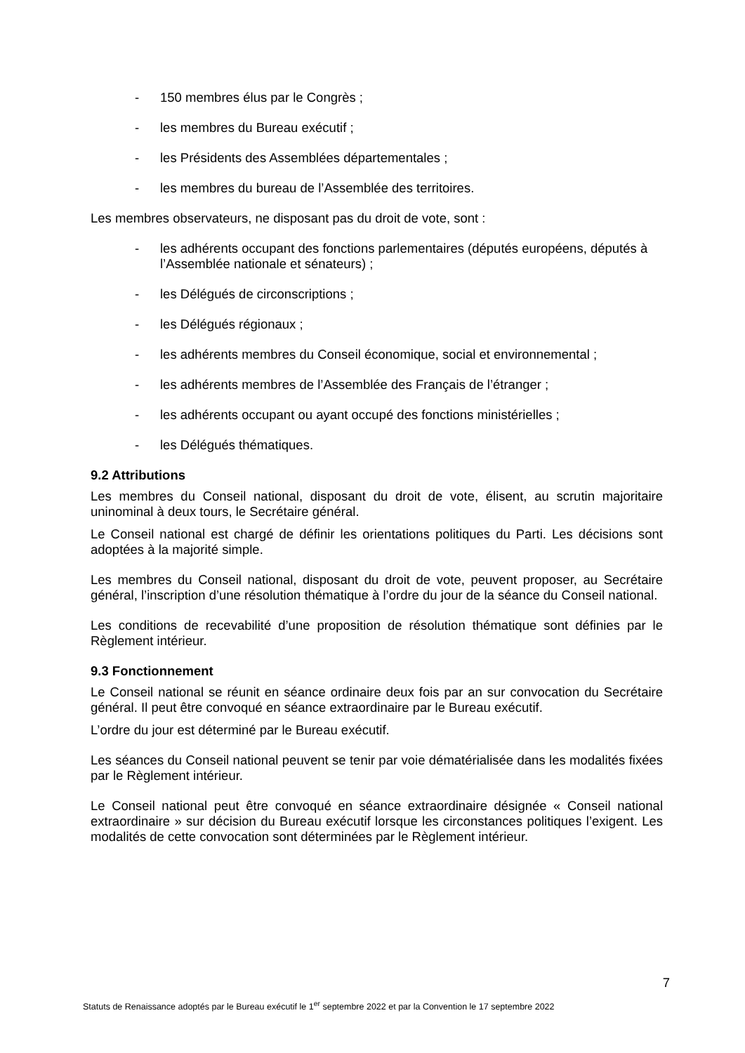- 150 membres élus par le Congrès ;
- les membres du Bureau exécutif ;
- les Présidents des Assemblées départementales ;
- les membres du bureau de l’Assemblée des territoires.
Les membres observateurs, ne disposant pas du droit de vote, sont :
- les adhérents occupant des fonctions parlementaires (députés européens, députés à l’Assemblée nationale et sénateurs) ;
- les Délégués de circonscriptions ;
- les Délégués régionaux ;
- les adhérents membres du Conseil économique, social et environnemental ;
- les adhérents membres de l’Assemblée des Français de l’étranger ;
- les adhérents occupant ou ayant occupé des fonctions ministérielles ;
- les Délégués thématiques.
9.2 Attributions
Les membres du Conseil national, disposant du droit de vote, élisent, au scrutin majoritaire uninominal à deux tours, le Secrétaire général.
Le Conseil national est chargé de définir les orientations politiques du Parti. Les décisions sont adoptées à la majorité simple.
Les membres du Conseil national, disposant du droit de vote, peuvent proposer, au Secrétaire général, l’inscription d’une résolution thématique à l’ordre du jour de la séance du Conseil national.
Les conditions de recevabilité d’une proposition de résolution thématique sont définies par le Règlement intérieur.
9.3 Fonctionnement
Le Conseil national se réunit en séance ordinaire deux fois par an sur convocation du Secrétaire général. Il peut être convoqué en séance extraordinaire par le Bureau exécutif.
L’ordre du jour est déterminé par le Bureau exécutif.
Les séances du Conseil national peuvent se tenir par voie dématérialisée dans les modalités fixées par le Règlement intérieur.
Le Conseil national peut être convoqué en séance extraordinaire désignée « Conseil national extraordinaire » sur décision du Bureau exécutif lorsque les circonstances politiques l’exigent. Les modalités de cette convocation sont déterminées par le Règlement intérieur.
7
Statuts de Renaissance adoptés par le Bureau exécutif le 1<sup>er</sup> septembre 2022 et par la Convention le 17 septembre 2022